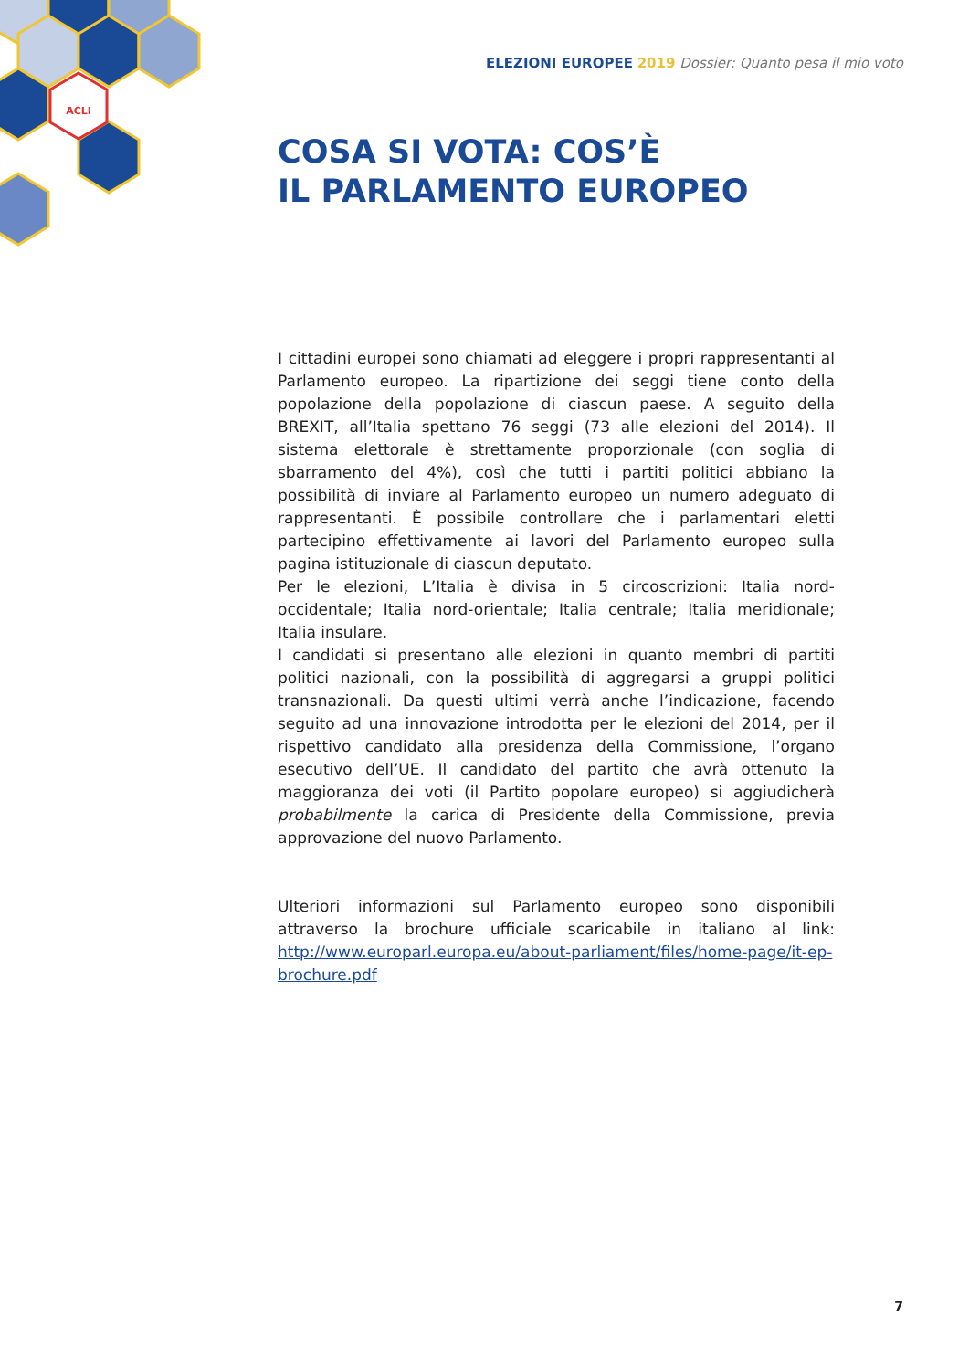ACLI
ELEZIONI EUROPEE 2019 Dossier: Quanto pesa il mio voto
COSA SI VOTA: COS’È
IL PARLAMENTO EUROPEO
I cittadini europei sono chiamati ad eleggere i propri rappresentanti al Parlamento europeo. La ripartizione dei seggi tiene conto della popolazione della popolazione di ciascun paese. A seguito della BREXIT, all’Italia spettano 76 seggi (73 alle elezioni del 2014). Il sistema elettorale è strettamente proporzionale (con soglia di sbarramento del 4%), così che tutti i partiti politici abbiano la possibilità di inviare al Parlamento europeo un numero adeguato di rappresentanti. È possibile controllare che i parlamentari eletti partecipino effettivamente ai lavori del Parlamento europeo sulla pagina istituzionale di ciascun deputato.
Per le elezioni, L’Italia è divisa in 5 circoscrizioni: Italia nord-occidentale; Italia nord-orientale; Italia centrale; Italia meridionale; Italia insulare.
I candidati si presentano alle elezioni in quanto membri di partiti politici nazionali, con la possibilità di aggregarsi a gruppi politici transnazionali. Da questi ultimi verrà anche l’indicazione, facendo seguito ad una innovazione introdotta per le elezioni del 2014, per il rispettivo candidato alla presidenza della Commissione, l’organo esecutivo dell’UE. Il candidato del partito che avrà ottenuto la maggioranza dei voti (il Partito popolare europeo) si aggiudicherà probabilmente la carica di Presidente della Commissione, previa approvazione del nuovo Parlamento.
Ulteriori informazioni sul Parlamento europeo sono disponibili attraverso la brochure ufficiale scaricabile in italiano al link: http://www.europarl.europa.eu/about-parliament/files/home-page/it-ep-brochure.pdf
7